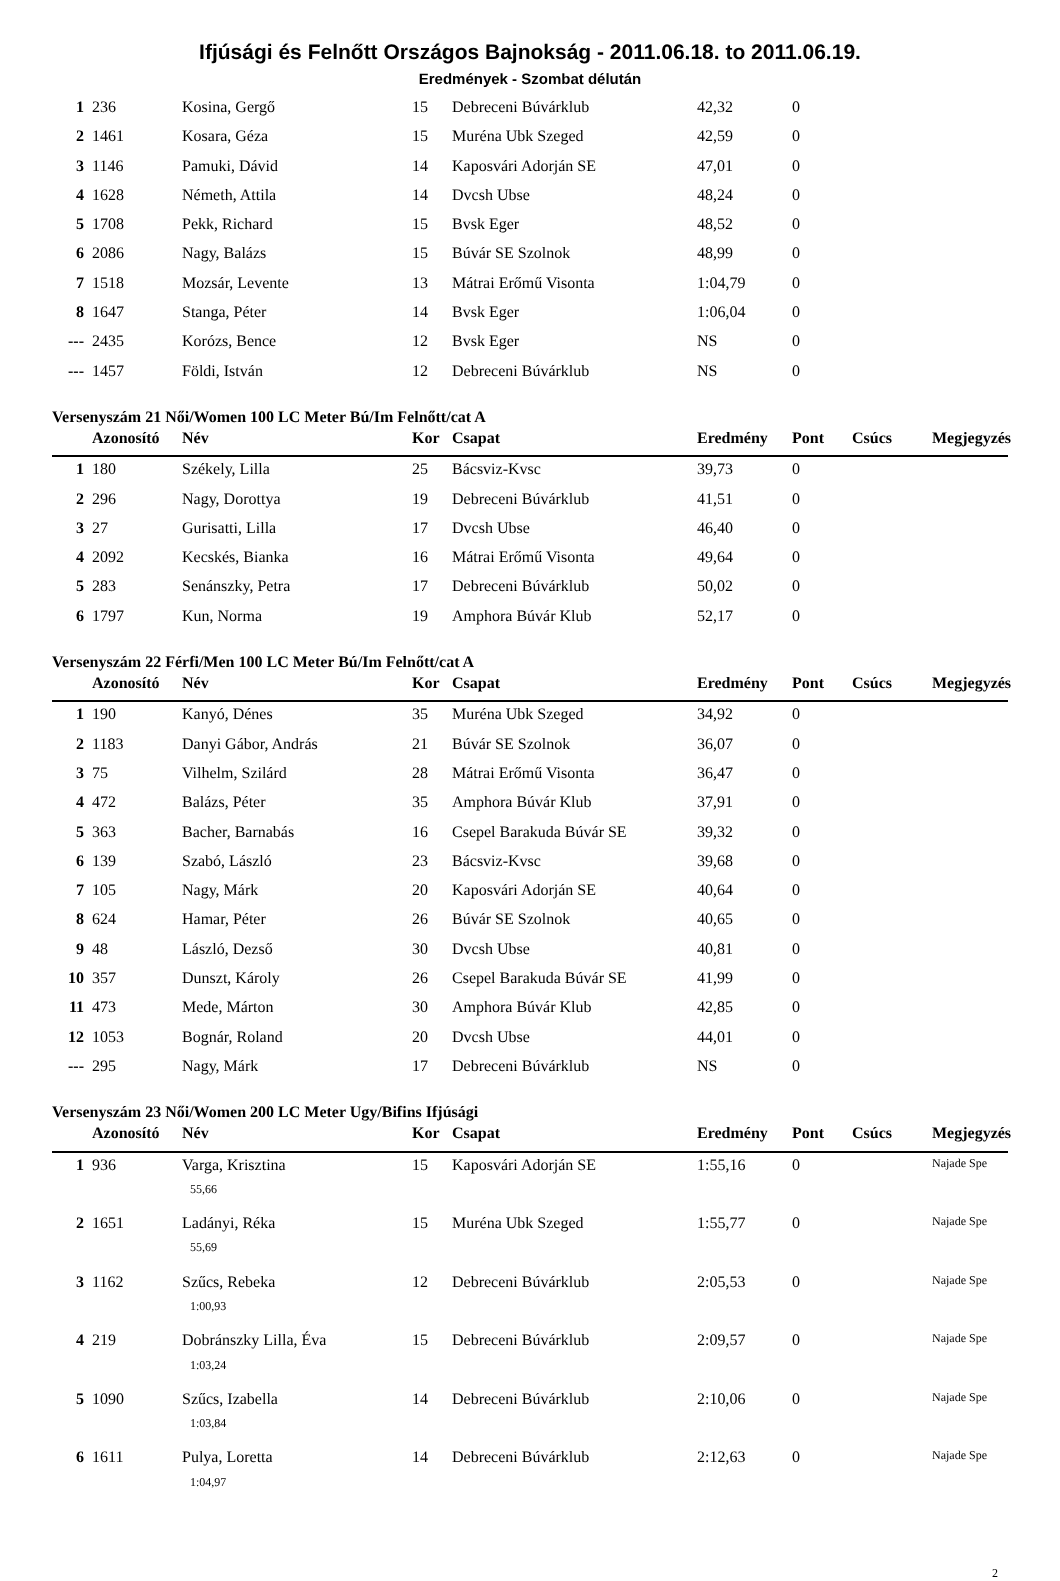Ifjúsági és Felnőtt Országos Bajnokság - 2011.06.18. to 2011.06.19.
Eredmények - Szombat délután
| 1 | 236 | Kosina, Gergő | 15 | Debreceni Búvárklub | 42,32 | 0 | | |
| 2 | 1461 | Kosara, Géza | 15 | Muréna Ubk Szeged | 42,59 | 0 | | |
| 3 | 1146 | Pamuki, Dávid | 14 | Kaposvári Adorján SE | 47,01 | 0 | | |
| 4 | 1628 | Németh, Attila | 14 | Dvcsh Ubse | 48,24 | 0 | | |
| 5 | 1708 | Pekk, Richard | 15 | Bvsk Eger | 48,52 | 0 | | |
| 6 | 2086 | Nagy, Balázs | 15 | Búvár SE Szolnok | 48,99 | 0 | | |
| 7 | 1518 | Mozsár, Levente | 13 | Mátrai Erőmű Visonta | 1:04,79 | 0 | | |
| 8 | 1647 | Stanga, Péter | 14 | Bvsk Eger | 1:06,04 | 0 | | |
| --- | 2435 | Korózs, Bence | 12 | Bvsk Eger | NS | 0 | | |
| --- | 1457 | Földi, István | 12 | Debreceni Búvárklub | NS | 0 | | |
Versenyszám 21 Női/Women 100 LC Meter Bú/Im Felnőtt/cat A
| | Azonosító | Név | Kor | Csapat | Eredmény | Pont | Csúcs | Megjegyzés |
| --- | --- | --- | --- | --- | --- | --- | --- | --- |
| 1 | 180 | Székely, Lilla | 25 | Bácsviz-Kvsc | 39,73 | 0 | | |
| 2 | 296 | Nagy, Dorottya | 19 | Debreceni Búvárklub | 41,51 | 0 | | |
| 3 | 27 | Gurisatti, Lilla | 17 | Dvcsh Ubse | 46,40 | 0 | | |
| 4 | 2092 | Kecskés, Bianka | 16 | Mátrai Erőmű Visonta | 49,64 | 0 | | |
| 5 | 283 | Senánszky, Petra | 17 | Debreceni Búvárklub | 50,02 | 0 | | |
| 6 | 1797 | Kun, Norma | 19 | Amphora Búvár Klub | 52,17 | 0 | | |
Versenyszám 22 Férfi/Men 100 LC Meter Bú/Im Felnőtt/cat A
| | Azonosító | Név | Kor | Csapat | Eredmény | Pont | Csúcs | Megjegyzés |
| --- | --- | --- | --- | --- | --- | --- | --- | --- |
| 1 | 190 | Kanyó, Dénes | 35 | Muréna Ubk Szeged | 34,92 | 0 | | |
| 2 | 1183 | Danyi Gábor, András | 21 | Búvár SE Szolnok | 36,07 | 0 | | |
| 3 | 75 | Vilhelm, Szilárd | 28 | Mátrai Erőmű Visonta | 36,47 | 0 | | |
| 4 | 472 | Balázs, Péter | 35 | Amphora Búvár Klub | 37,91 | 0 | | |
| 5 | 363 | Bacher, Barnabás | 16 | Csepel Barakuda Búvár SE | 39,32 | 0 | | |
| 6 | 139 | Szabó, László | 23 | Bácsviz-Kvsc | 39,68 | 0 | | |
| 7 | 105 | Nagy, Márk | 20 | Kaposvári Adorján SE | 40,64 | 0 | | |
| 8 | 624 | Hamar, Péter | 26 | Búvár SE Szolnok | 40,65 | 0 | | |
| 9 | 48 | László, Dezső | 30 | Dvcsh Ubse | 40,81 | 0 | | |
| 10 | 357 | Dunszt, Károly | 26 | Csepel Barakuda Búvár SE | 41,99 | 0 | | |
| 11 | 473 | Mede, Márton | 30 | Amphora Búvár Klub | 42,85 | 0 | | |
| 12 | 1053 | Bognár, Roland | 20 | Dvcsh Ubse | 44,01 | 0 | | |
| --- | 295 | Nagy, Márk | 17 | Debreceni Búvárklub | NS | 0 | | |
Versenyszám 23 Női/Women 200 LC Meter Ugy/Bifins Ifjúsági
| | Azonosító | Név | Kor | Csapat | Eredmény | Pont | Csúcs | Megjegyzés |
| --- | --- | --- | --- | --- | --- | --- | --- | --- |
| 1 | 936 | Varga, Krisztina | 15 | Kaposvári Adorján SE | 1:55,16 | 0 | | Najade Spe |
| | | 55,66 | | | | | | |
| 2 | 1651 | Ladányi, Réka | 15 | Muréna Ubk Szeged | 1:55,77 | 0 | | Najade Spe |
| | | 55,69 | | | | | | |
| 3 | 1162 | Szűcs, Rebeka | 12 | Debreceni Búvárklub | 2:05,53 | 0 | | Najade Spe |
| | | 1:00,93 | | | | | | |
| 4 | 219 | Dobránszky Lilla, Éva | 15 | Debreceni Búvárklub | 2:09,57 | 0 | | Najade Spe |
| | | 1:03,24 | | | | | | |
| 5 | 1090 | Szűcs, Izabella | 14 | Debreceni Búvárklub | 2:10,06 | 0 | | Najade Spe |
| | | 1:03,84 | | | | | | |
| 6 | 1611 | Pulya, Loretta | 14 | Debreceni Búvárklub | 2:12,63 | 0 | | Najade Spe |
| | | 1:04,97 | | | | | | |
2